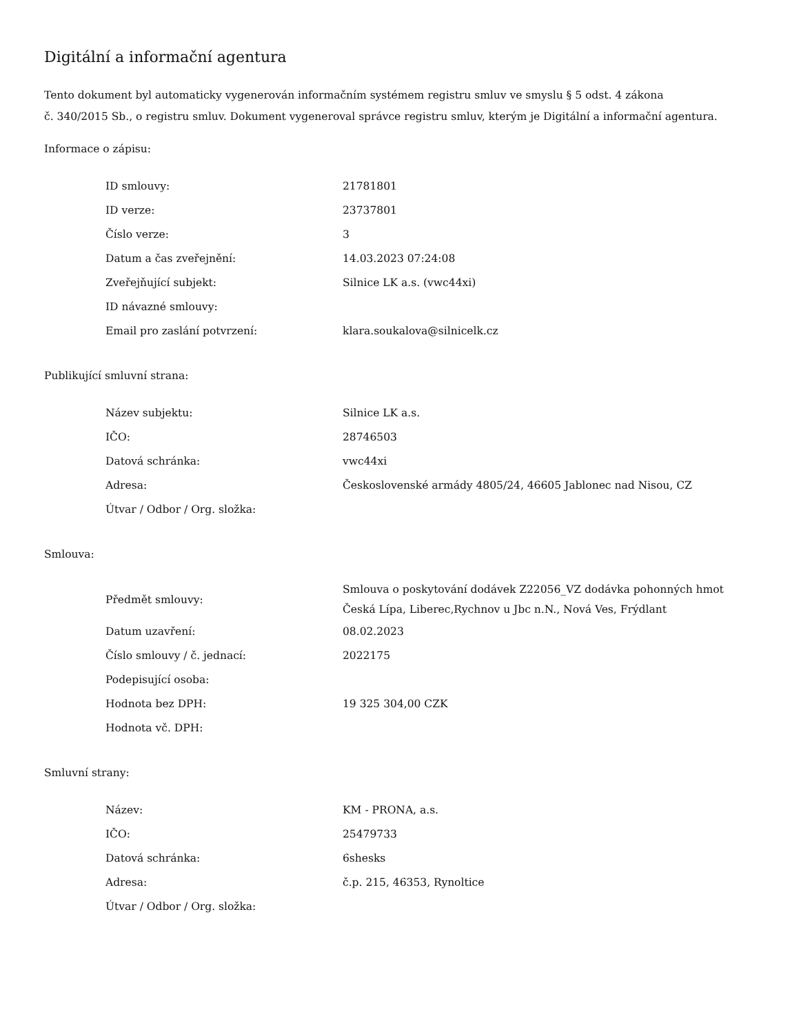Digitální a informační agentura
Tento dokument byl automaticky vygenerován informačním systémem registru smluv ve smyslu § 5 odst. 4 zákona
č. 340/2015 Sb., o registru smluv. Dokument vygeneroval správce registru smluv, kterým je Digitální a informační agentura.
Informace o zápisu:
| ID smlouvy: | 21781801 |
| ID verze: | 23737801 |
| Číslo verze: | 3 |
| Datum a čas zveřejnění: | 14.03.2023 07:24:08 |
| Zveřejňující subjekt: | Silnice LK a.s. (vwc44xi) |
| ID návazné smlouvy: | |
| Email pro zaslání potvrzení: | klara.soukalova@silnicelk.cz |
Publikující smluvní strana:
| Název subjektu: | Silnice LK a.s. |
| IČO: | 28746503 |
| Datová schránka: | vwc44xi |
| Adresa: | Československé armády 4805/24, 46605 Jablonec nad Nisou, CZ |
| Útvar / Odbor / Org. složka: | |
Smlouva:
| Předmět smlouvy: | Smlouva o poskytování dodávek Z22056_VZ dodávka pohonných hmot Česká Lípa, Liberec,Rychnov u Jbc n.N., Nová Ves, Frýdlant |
| Datum uzavření: | 08.02.2023 |
| Číslo smlouvy / č. jednací: | 2022175 |
| Podepisující osoba: | |
| Hodnota bez DPH: | 19 325 304,00 CZK |
| Hodnota vč. DPH: | |
Smluvní strany:
| Název: | KM - PRONA, a.s. |
| IČO: | 25479733 |
| Datová schránka: | 6shesks |
| Adresa: | č.p. 215, 46353, Rynoltice |
| Útvar / Odbor / Org. složka: | |